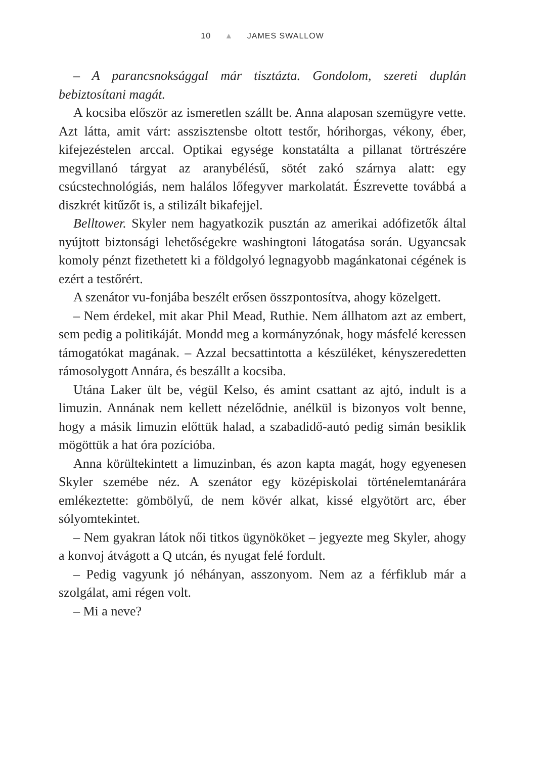10 ▲ JAMES SWALLOW
– A parancsnoksággal már tisztázta. Gondolom, szereti duplán bebiztosítani magát.
A kocsiba először az ismeretlen szállt be. Anna alaposan szemügyre vette. Azt látta, amit várt: asszisztensbe oltott testőr, hórihorgas, vékony, éber, kifejezéstelen arccal. Optikai egysége konstatálta a pillanat törtrészére megvillanó tárgyat az aranybélésű, sötét zakó szárnya alatt: egy csúcstechnológiás, nem halálos lőfegyver markolatát. Észrevette továbbá a diszkrét kitűzőt is, a stilizált bikafejjel.
Belltower. Skyler nem hagyatkozik pusztán az amerikai adófizetők által nyújtott biztonsági lehetőségekre washingtoni látogatása során. Ugyancsak komoly pénzt fizethetett ki a földgolyó legnagyobb magánkatonai cégének is ezért a testőrért.
A szenátor vu-fonjába beszélt erősen összpontosítva, ahogy közelgett.
– Nem érdekel, mit akar Phil Mead, Ruthie. Nem állhatom azt az embert, sem pedig a politikáját. Mondd meg a kormányzónak, hogy másfelé keressen támogatókat magának. – Azzal becsattintotta a készüléket, kényszeredetten rámosolygott Annára, és beszállt a kocsiba.
Utána Laker ült be, végül Kelso, és amint csattant az ajtó, indult is a limuzin. Annának nem kellett nézelődnie, anélkül is bizonyos volt benne, hogy a másik limuzin előttük halad, a szabadidő-autó pedig simán besiklik mögöttük a hat óra pozícióba.
Anna körültekintett a limuzinban, és azon kapta magát, hogy egyenesen Skyler szemébe néz. A szenátor egy középiskolai történelemtanárára emlékeztette: gömbölyű, de nem kövér alkat, kissé elgyötört arc, éber sólyomtekintet.
– Nem gyakran látok női titkos ügynököket – jegyezte meg Skyler, ahogy a konvoj átvágott a Q utcán, és nyugat felé fordult.
– Pedig vagyunk jó néhányan, asszonyom. Nem az a férfiklub már a szolgálat, ami régen volt.
– Mi a neve?